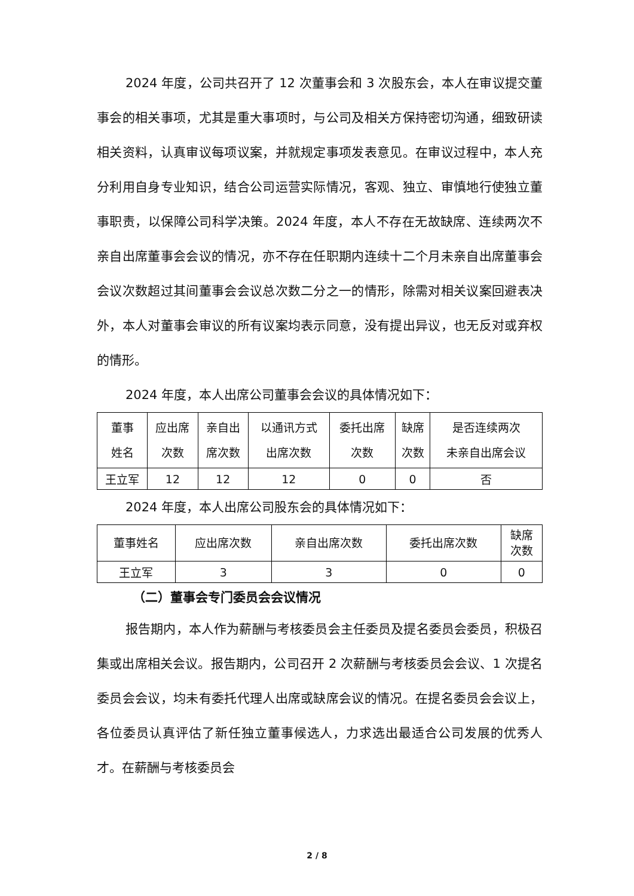2024 年度，公司共召开了 12 次董事会和 3 次股东会，本人在审议提交董事会的相关事项，尤其是重大事项时，与公司及相关方保持密切沟通，细致研读相关资料，认真审议每项议案，并就规定事项发表意见。在审议过程中，本人充分利用自身专业知识，结合公司运营实际情况，客观、独立、审慎地行使独立董事职责，以保障公司科学决策。2024 年度，本人不存在无故缺席、连续两次不亲自出席董事会会议的情况，亦不存在任职期内连续十二个月未亲自出席董事会会议次数超过其间董事会会议总次数二分之一的情形，除需对相关议案回避表决外，本人对董事会审议的所有议案均表示同意，没有提出异议，也无反对或弃权的情形。
2024 年度，本人出席公司董事会会议的具体情况如下：
| 董事 姓名 | 应出席 次数 | 亲自出 席次数 | 以通讯方式 出席次数 | 委托出席 次数 | 缺席 次数 | 是否连续两次 未亲自出席会议 |
| --- | --- | --- | --- | --- | --- | --- |
| 王立军 | 12 | 12 | 12 | 0 | 0 | 否 |
2024 年度，本人出席公司股东会的具体情况如下：
| 董事姓名 | 应出席次数 | 亲自出席次数 | 委托出席次数 | 缺席 次数 |
| --- | --- | --- | --- | --- |
| 王立军 | 3 | 3 | 0 | 0 |
（二）董事会专门委员会会议情况
报告期内，本人作为薪酬与考核委员会主任委员及提名委员会委员，积极召集或出席相关会议。报告期内，公司召开 2 次薪酬与考核委员会会议、1 次提名委员会会议，均未有委托代理人出席或缺席会议的情况。在提名委员会会议上，各位委员认真评估了新任独立董事候选人，力求选出最适合公司发展的优秀人才。在薪酬与考核委员会
2 / 8